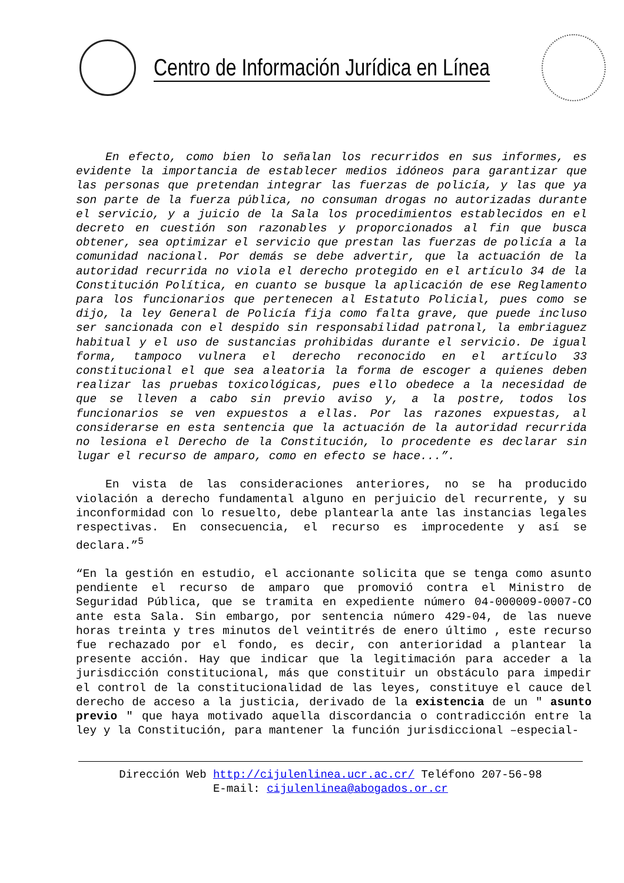Centro de Información Jurídica en Línea
En efecto, como bien lo señalan los recurridos en sus informes, es evidente la importancia de establecer medios idóneos para garantizar que las personas que pretendan integrar las fuerzas de policía, y las que ya son parte de la fuerza pública, no consuman drogas no autorizadas durante el servicio, y a juicio de la Sala los procedimientos establecidos en el decreto en cuestión son razonables y proporcionados al fin que busca obtener, sea optimizar el servicio que prestan las fuerzas de policía a la comunidad nacional. Por demás se debe advertir, que la actuación de la autoridad recurrida no viola el derecho protegido en el artículo 34 de la Constitución Política, en cuanto se busque la aplicación de ese Reglamento para los funcionarios que pertenecen al Estatuto Policial, pues como se dijo, la ley General de Policía fija como falta grave, que puede incluso ser sancionada con el despido sin responsabilidad patronal, la embriaguez habitual y el uso de sustancias prohibidas durante el servicio. De igual forma, tampoco vulnera el derecho reconocido en el artículo 33 constitucional el que sea aleatoria la forma de escoger a quienes deben realizar las pruebas toxicológicas, pues ello obedece a la necesidad de que se lleven a cabo sin previo aviso y, a la postre, todos los funcionarios se ven expuestos a ellas. Por las razones expuestas, al considerarse en esta sentencia que la actuación de la autoridad recurrida no lesiona el Derecho de la Constitución, lo procedente es declarar sin lugar el recurso de amparo, como en efecto se hace...”.
En vista de las consideraciones anteriores, no se ha producido violación a derecho fundamental alguno en perjuicio del recurrente, y su inconformidad con lo resuelto, debe plantearla ante las instancias legales respectivas. En consecuencia, el recurso es improcedente y así se declara.”<sup>5</sup>
“En la gestión en estudio, el accionante solicita que se tenga como asunto pendiente el recurso de amparo que promovió contra el Ministro de Seguridad Pública, que se tramita en expediente número 04-000009-0007-CO ante esta Sala. Sin embargo, por sentencia número 429-04, de las nueve horas treinta y tres minutos del veintitrés de enero último , este recurso fue rechazado por el fondo, es decir, con anterioridad a plantear la presente acción. Hay que indicar que la legitimación para acceder a la jurisdicción constitucional, más que constituir un obstáculo para impedir el control de la constitucionalidad de las leyes, constituye el cauce del derecho de acceso a la justicia, derivado de la existencia de un " asunto previo " que haya motivado aquella discordancia o contradicción entre la ley y la Constitución, para mantener la función jurisdiccional –especial-
Dirección Web http://cijulenlinea.ucr.ac.cr/ Teléfono 207-56-98
E-mail: cijulenlinea@abogados.or.cr